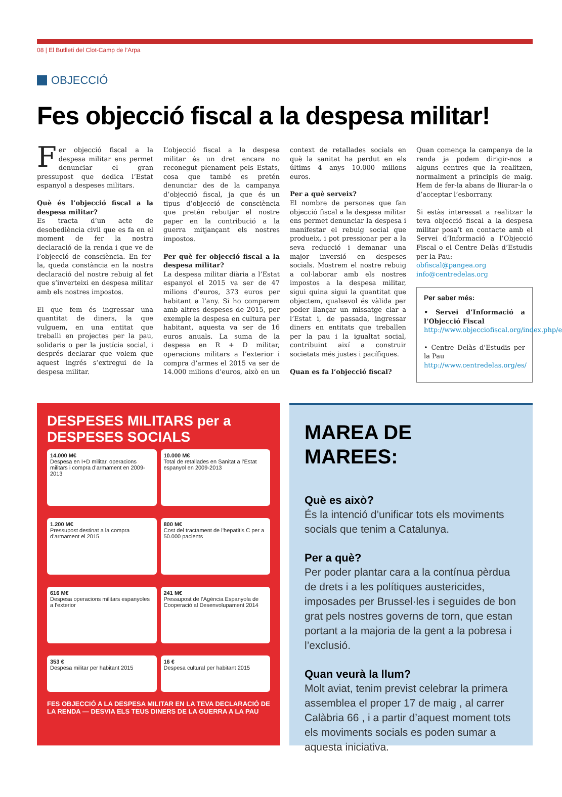08 | El Butlletí del Clot-Camp de l’Arpa
OBJECCIÓ
Fes objecció fiscal a la despesa militar!
Fer objecció fiscal a la despesa militar ens permet denunciar el gran pressupost que dedica l’Estat espanyol a despeses militars.
Què és l’objecció fiscal a la despesa militar?
Es tracta d’un acte de desobediència civil que es fa en el moment de fer la nostra declaració de la renda i que ve de l’objecció de consciència. En fer-la, queda constància en la nostra declaració del nostre rebuig al fet que s’inverteixi en despesa militar amb els nostres impostos.
El que fem és ingressar una quantitat de diners, la que vulguem, en una entitat que treballi en projectes per la pau, solidaris o per la justícia social, i després declarar que volem que aquest ingrés s’extregui de la despesa militar.
L’objecció fiscal a la despesa militar és un dret encara no reconegut plenament pels Estats, cosa que també es pretén denunciar des de la campanya d’objecció fiscal, ja que és un tipus d’objecció de consciència que pretén rebutjar el nostre paper en la contribució a la guerra mitjançant els nostres impostos.
Per què fer objecció fiscal a la despesa militar?
La despesa militar diària a l’Estat espanyol el 2015 va ser de 47 milions d’euros, 373 euros per habitant a l’any. Si ho comparem amb altres despeses de 2015, per exemple la despesa en cultura per habitant, aquesta va ser de 16 euros anuals. La suma de la despesa en R + D militar, operacions militars a l’exterior i compra d’armes el 2015 va ser de 14.000 milions d’euros, això en un context de retallades socials en què la sanitat ha perdut en els últims 4 anys 10.000 milions euros.
Per a què serveix?
El nombre de persones que fan objecció fiscal a la despesa militar ens permet denunciar la despesa i manifestar el rebuig social que produeix, i pot pressionar per a la seva reducció i demanar una major inversió en despeses socials. Mostrem el nostre rebuig a col·laborar amb els nostres impostos a la despesa militar, sigui quina sigui la quantitat que objectem, qualsevol és vàlida per poder llançar un missatge clar a l’Estat i, de passada, ingressar diners en entitats que treballen per la pau i la igualtat social, contribuint així a construir societats més justes i pacífiques.
Quan es fa l’objecció fiscal?
Quan comença la campanya de la renda ja podem dirigir-nos a alguns centres que la realitzen, normalment a principis de maig. Hem de fer-la abans de lliurar-la o d’acceptar l’esborrany.
Si estàs interessat a realitzar la teva objecció fiscal a la despesa militar posa’t en contacte amb el Servei d’Informació a l’Objecció Fiscal o el Centre Delàs d’Estudis per la Pau:
obfiscal@pangea.org
info@centredelas.org
Per saber més:
• Servei d’Informació a l’Objecció Fiscal
http://www.objecciofiscal.org/index.php/es/
• Centre Delàs d’Estudis per la Pau
http://www.centredelas.org/es/
DESPESES MILITARS per a DESPESES SOCIALS
14.000 M€
Despesa en I+D militar, operacions militars i compra d’armament en 2009-2013
10.000 M€
Total de retallades en Sanitat a l’Estat espanyol en 2009-2013
1.200 M€
Pressupost destinat a la compra d’armament el 2015
800 M€
Cost del tractament de l’hepatitis C per a 50.000 pacients
616 M€
Despesa operacions militars espanyoles a l’exterior
241 M€
Pressupost de l’Agència Espanyola de Cooperació al Desenvolupament 2014
353 €
Despesa militar per habitant 2015
16 €
Despesa cultural per habitant 2015
FES OBJECCIÓ A LA DESPESA MILITAR EN LA TEVA DECLARACIÓ DE LA RENDA — DESVIA ELS TEUS DINERS DE LA GUERRA A LA PAU
MAREA DE
MAREES:
Què es això?
És la intenció d’unificar tots els moviments socials que tenim a Catalunya.
Per a què?
Per poder plantar cara a la contínua pèrdua de drets i a les polítiques austericides, imposades per Brussel·les i seguides de bon grat pels nostres governs de torn, que estan portant a la majoria de la gent a la pobresa i l’exclusió.
Quan veurà la llum?
Molt aviat, tenim previst celebrar la primera assemblea el proper 17 de maig , al carrer Calàbria 66 , i a partir d’aquest moment tots els moviments socials es poden sumar a aquesta iniciativa.